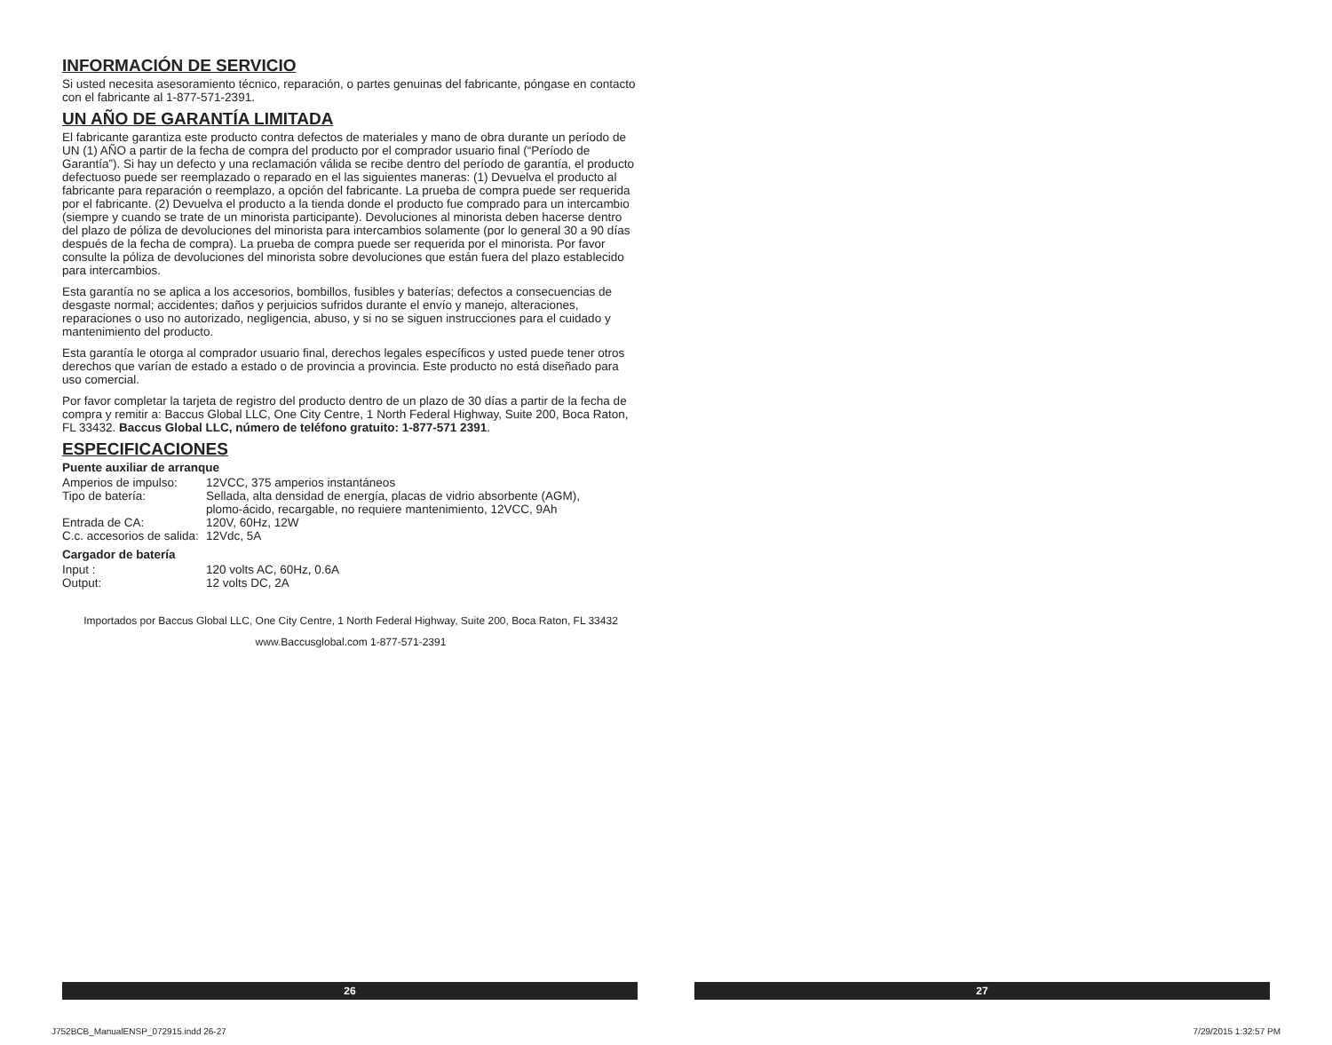INFORMACIÓN DE SERVICIO
Si usted necesita asesoramiento técnico, reparación, o partes genuinas del fabricante, póngase en contacto con el fabricante al 1-877-571-2391.
UN AÑO DE GARANTÍA LIMITADA
El fabricante garantiza este producto contra defectos de materiales y mano de obra durante un período de UN (1) AÑO a partir de la fecha de compra del producto por el comprador usuario final (“Período de Garantía”). Si hay un defecto y una reclamación válida se recibe dentro del período de garantía, el producto defectuoso puede ser reemplazado o reparado en el las siguientes maneras: (1) Devuelva el producto al fabricante para reparación o reemplazo, a opción del fabricante. La prueba de compra puede ser requerida por el fabricante. (2) Devuelva el producto a la tienda donde el producto fue comprado para un intercambio (siempre y cuando se trate de un minorista participante). Devoluciones al minorista deben hacerse dentro del plazo de póliza de devoluciones del minorista para intercambios solamente (por lo general 30 a 90 días después de la fecha de compra). La prueba de compra puede ser requerida por el minorista. Por favor consulte la póliza de devoluciones del minorista sobre devoluciones que están fuera del plazo establecido para intercambios.
Esta garantía no se aplica a los accesorios, bombillos, fusibles y baterías; defectos a consecuencias de desgaste normal; accidentes; daños y perjuicios sufridos durante el envío y manejo, alteraciones, reparaciones o uso no autorizado, negligencia, abuso, y si no se siguen instrucciones para el cuidado y mantenimiento del producto.
Esta garantía le otorga al comprador usuario final, derechos legales específicos y usted puede tener otros derechos que varían de estado a estado o de provincia a provincia. Este producto no está diseñado para uso comercial.
Por favor completar la tarjeta de registro del producto dentro de un plazo de 30 días a partir de la fecha de compra y remitir a: Baccus Global LLC, One City Centre, 1 North Federal Highway, Suite 200, Boca Raton, FL 33432. Baccus Global LLC, número de teléfono gratuito: 1-877-571 2391.
ESPECIFICACIONES
Puente auxiliar de arranque
| Amperios de impulso: | 12VCC, 375 amperios instantáneos |
| Tipo de batería: | Sellada, alta densidad de energía, placas de vidrio absorbente (AGM), plomo-ácido, recargable, no requiere mantenimiento, 12VCC, 9Ah |
| Entrada de CA: | 120V, 60Hz, 12W |
| C.c. accesorios de salida: | 12Vdc, 5A |
Cargador de batería
| Input : | 120 volts AC, 60Hz, 0.6A |
| Output: | 12 volts DC, 2A |
Importados por Baccus Global LLC, One City Centre, 1 North Federal Highway, Suite 200, Boca Raton, FL 33432
www.Baccusglobal.com 1-877-571-2391
26 27
J752BCB_ManualENSP_072915.indd 26-27
7/29/2015 1:32:57 PM